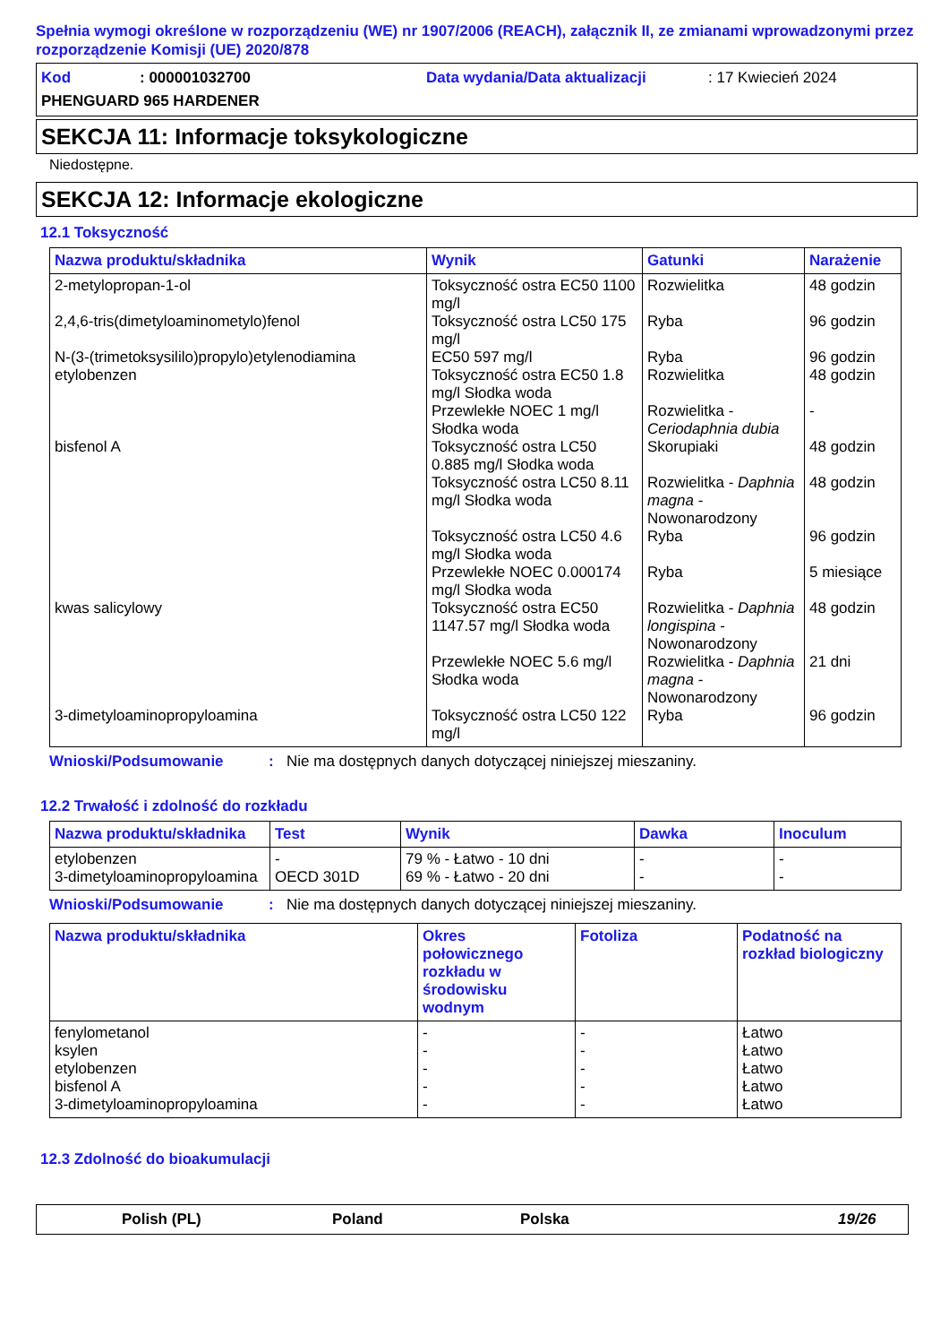Spełnia wymogi określone w rozporządzeniu (WE) nr 1907/2006 (REACH), załącznik II, ze zmianami wprowadzonymi przez rozporządzenie Komisji (UE) 2020/878
Kod: 000001032700 Data wydania/Data aktualizacji: 17 Kwiecień 2024
PHENGUARD 965 HARDENER
SEKCJA 11: Informacje toksykologiczne
Niedostępne.
SEKCJA 12: Informacje ekologiczne
12.1 Toksyczność
| Nazwa produktu/składnika | Wynik | Gatunki | Narażenie |
| --- | --- | --- | --- |
| 2-metylopropan-1-ol | Toksyczność ostra EC50 1100 mg/l | Rozwielitka | 48 godzin |
| 2,4,6-tris(dimetyloaminometylo)fenol | Toksyczność ostra LC50 175 mg/l | Ryba | 96 godzin |
| N-(3-(trimetoksysililo)propylo)etylenodiamina | EC50 597 mg/l | Ryba | 96 godzin |
| etylobenzen | Toksyczność ostra EC50 1.8 mg/l Słodka woda | Rozwielitka | 48 godzin |
| | Przewlekłe NOEC 1 mg/l Słodka woda | Rozwielitka - Ceriodaphnia dubia | - |
| bisfenol A | Toksyczność ostra LC50 0.885 mg/l Słodka woda | Skorupiaki | 48 godzin |
| | Toksyczność ostra LC50 8.11 mg/l Słodka woda | Rozwielitka - Daphnia magna - Nowonarodzony | 48 godzin |
| | Toksyczność ostra LC50 4.6 mg/l Słodka woda | Ryba | 96 godzin |
| | Przewlekłe NOEC 0.000174 mg/l Słodka woda | Ryba | 5 miesiące |
| kwas salicylowy | Toksyczność ostra EC50 1147.57 mg/l Słodka woda | Rozwielitka - Daphnia longispina - Nowonarodzony | 48 godzin |
| | Przewlekłe NOEC 5.6 mg/l Słodka woda | Rozwielitka - Daphnia magna - Nowonarodzony | 21 dni |
| 3-dimetyloaminopropyloamina | Toksyczność ostra LC50 122 mg/l | Ryba | 96 godzin |
Wnioski/Podsumowanie: Nie ma dostępnych danych dotyczącej niniejszej mieszaniny.
12.2 Trwałość i zdolność do rozkładu
| Nazwa produktu/składnika | Test | Wynik | Dawka | Inoculum |
| --- | --- | --- | --- | --- |
| etylobenzen | - | 79 % - Łatwo - 10 dni | - | - |
| 3-dimetyloaminopropyloamina | OECD 301D | 69 % - Łatwo - 20 dni | - | - |
Wnioski/Podsumowanie: Nie ma dostępnych danych dotyczącej niniejszej mieszaniny.
| Nazwa produktu/składnika | Okres połowicznego rozkładu w środowisku wodnym | Fotoliza | Podatność na rozkład biologiczny |
| --- | --- | --- | --- |
| fenylometanol | - | - | Łatwo |
| ksylen | - | - | Łatwo |
| etylobenzen | - | - | Łatwo |
| bisfenol A | - | - | Łatwo |
| 3-dimetyloaminopropyloamina | - | - | Łatwo |
12.3 Zdolność do bioakumulacji
Polish (PL) Poland Polska 19/26